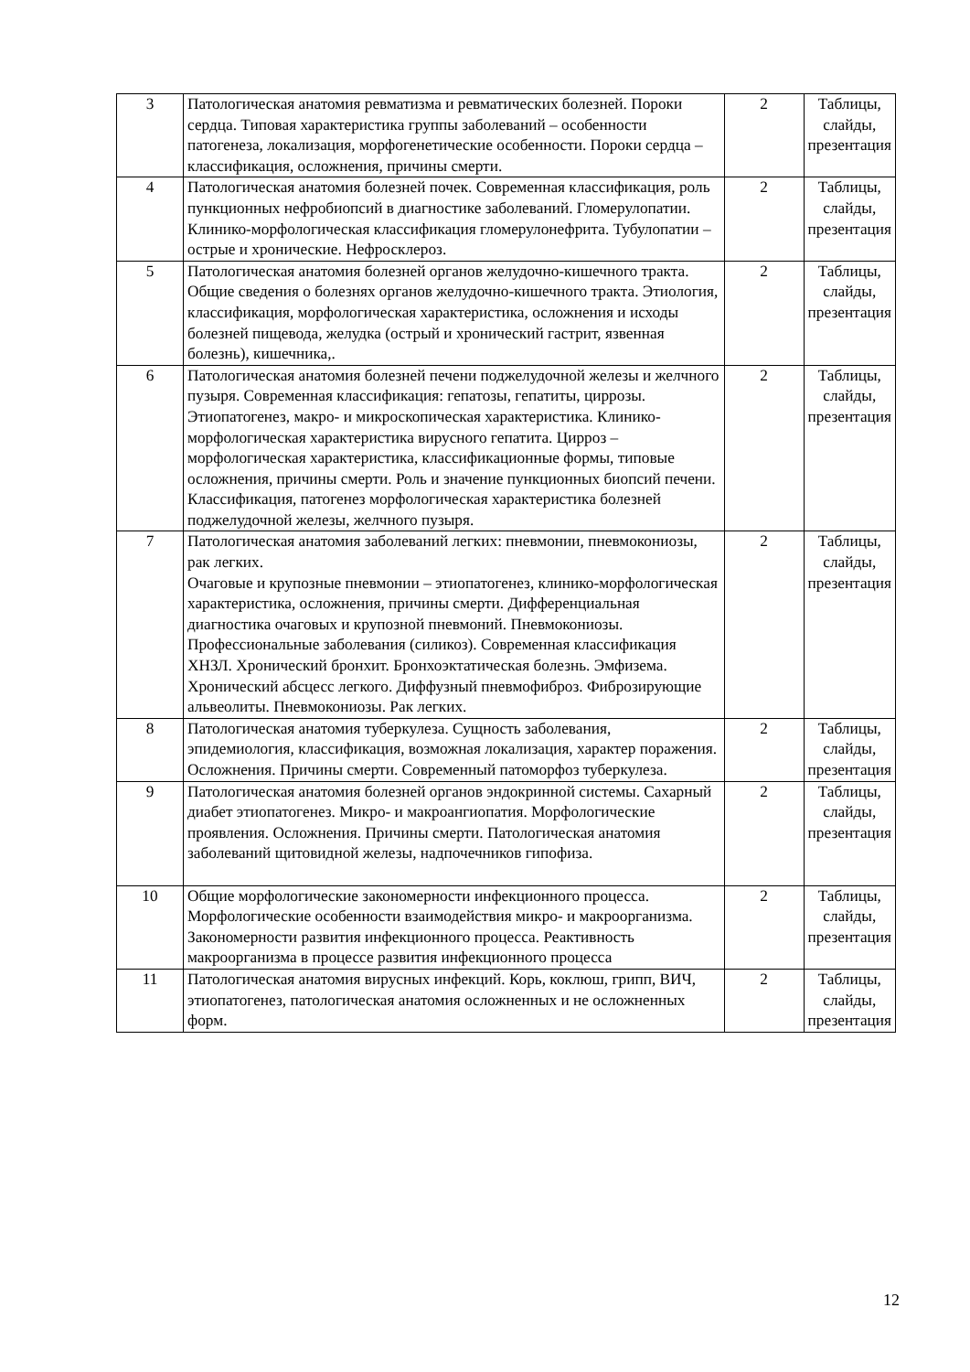| 3 | Патологическая анатомия ревматизма и ревматических болезней. Пороки сердца. Типовая характеристика группы заболеваний – особенности патогенеза, локализация, морфогенетические особенности. Пороки сердца – классификация, осложнения, причины смерти. | 2 | Таблицы, слайды, презентация |
| 4 | Патологическая анатомия болезней почек. Современная классификация, роль пункционных нефробиопсий в диагностике заболеваний. Гломерулопатии. Клинико-морфологическая классификация гломерулонефрита. Тубулопатии – острые и хронические. Нефросклероз. | 2 | Таблицы, слайды, презентация |
| 5 | Патологическая анатомия болезней органов желудочно-кишечного тракта. Общие сведения о болезнях органов желудочно-кишечного тракта. Этиология, классификация, морфологическая характеристика, осложнения и исходы болезней пищевода, желудка (острый и хронический гастрит, язвенная болезнь), кишечника,. | 2 | Таблицы, слайды, презентация |
| 6 | Патологическая анатомия болезней печени поджелудочной железы и желчного пузыря. Современная классификация: гепатозы, гепатиты, циррозы. Этиопатогенез, макро- и микроскопическая характеристика. Клинико-морфологическая характеристика вирусного гепатита. Цирроз – морфологическая характеристика, классификационные формы, типовые осложнения, причины смерти. Роль и значение пункционных биопсий печени. Классификация, патогенез морфологическая характеристика болезней поджелудочной железы, желчного пузыря. | 2 | Таблицы, слайды, презентация |
| 7 | Патологическая анатомия заболеваний легких: пневмонии, пневмокониозы, рак легких. Очаговые и крупозные пневмонии – этиопатогенез, клинико-морфологическая характеристика, осложнения, причины смерти. Дифференциальная диагностика очаговых и крупозной пневмоний. Пневмокониозы. Профессиональные заболевания (силикоз). Современная классификация ХНЗЛ. Хронический бронхит. Бронхоэктатическая болезнь. Эмфизема. Хронический абсцесс легкого. Диффузный пневмофиброз. Фиброзирующие альвеолиты. Пневмокониозы. Рак легких. | 2 | Таблицы, слайды, презентация |
| 8 | Патологическая анатомия туберкулеза. Сущность заболевания, эпидемиология, классификация, возможная локализация, характер поражения. Осложнения. Причины смерти. Современный патоморфоз туберкулеза. | 2 | Таблицы, слайды, презентация |
| 9 | Патологическая анатомия болезней органов эндокринной системы. Сахарный диабет этиопатогенез. Микро- и макроангиопатия. Морфологические проявления. Осложнения. Причины смерти. Патологическая анатомия заболеваний щитовидной железы, надпочечников гипофиза. | 2 | Таблицы, слайды, презентация |
| 10 | Общие морфологические закономерности инфекционного процесса. Морфологические особенности взаимодействия микро- и макроорганизма. Закономерности развития инфекционного процесса. Реактивность макроорганизма в процессе развития инфекционного процесса | 2 | Таблицы, слайды, презентация |
| 11 | Патологическая анатомия вирусных инфекций. Корь, коклюш, грипп, ВИЧ, этиопатогенез, патологическая анатомия осложненных и не осложненных форм. | 2 | Таблицы, слайды, презентация |
12